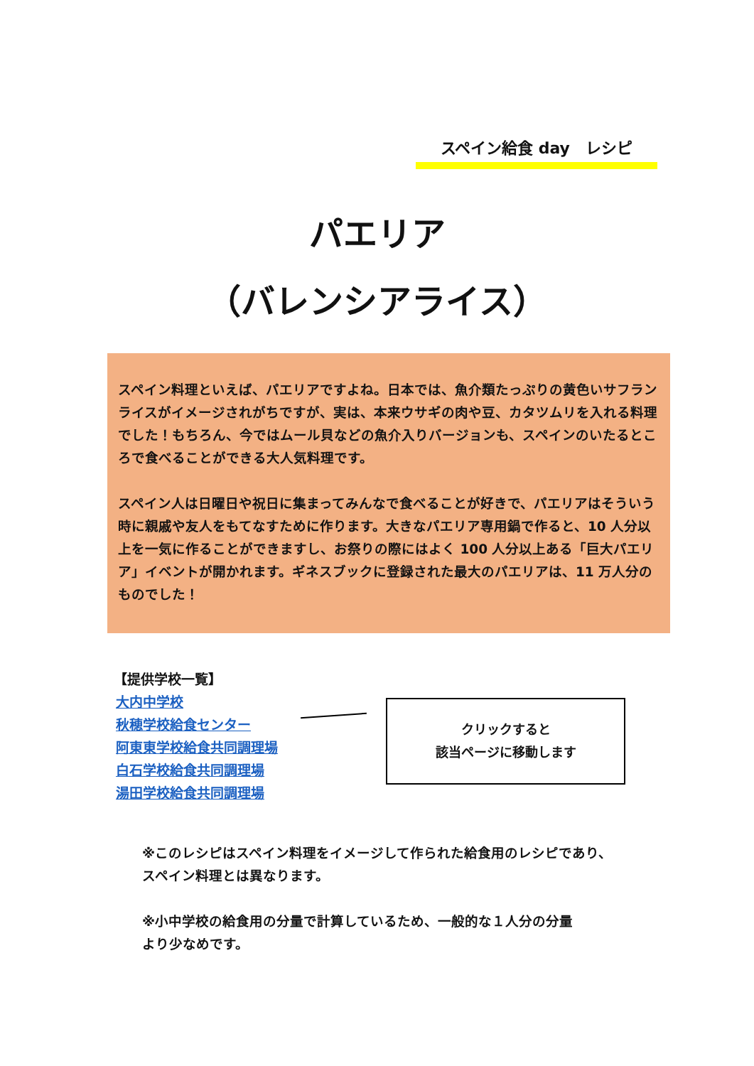スペイン給食 day　レシピ
パエリア
（バレンシアライス）
スペイン料理といえば、パエリアですよね。日本では、魚介類たっぷりの黄色いサフランライスがイメージされがちですが、実は、本来ウサギの肉や豆、カタツムリを入れる料理でした！もちろん、今ではムール貝などの魚介入りバージョンも、スペインのいたるところで食べることができる大人気料理です。
スペイン人は日曜日や祝日に集まってみんなで食べることが好きで、パエリアはそういう時に親戚や友人をもてなすために作ります。大きなパエリア専用鍋で作ると、10 人分以上を一気に作ることができますし、お祭りの際にはよく 100 人分以上ある「巨大パエリア」イベントが開かれます。ギネスブックに登録された最大のパエリアは、11 万人分のものでした！
【提供学校一覧】
大内中学校
秋穂学校給食センター
阿東東学校給食共同調理場
白石学校給食共同調理場
湯田学校給食共同調理場
クリックすると
該当ページに移動します
※このレシピはスペイン料理をイメージして作られた給食用のレシピであり、
スペイン料理とは異なります。
※小中学校の給食用の分量で計算しているため、一般的な１人分の分量
より少なめです。